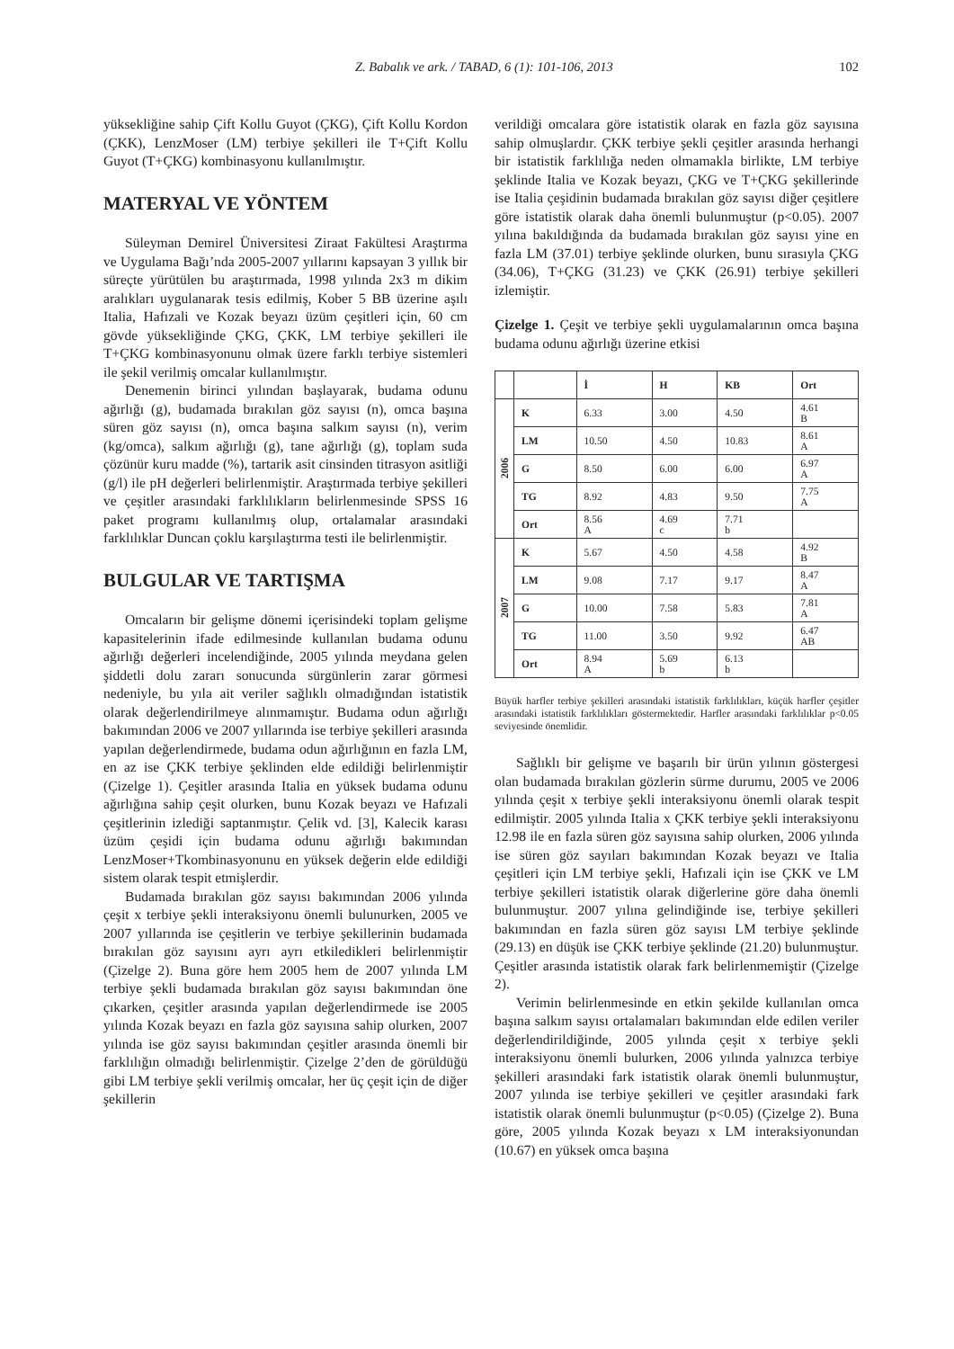Z. Babalık ve ark. / TABAD, 6 (1): 101-106, 2013 102
yüksekliğine sahip Çift Kollu Guyot (ÇKG), Çift Kollu Kordon (ÇKK), LenzMoser (LM) terbiye şekilleri ile T+Çift Kollu Guyot (T+ÇKG) kombinasyonu kullanılmıştır.
MATERYAL VE YÖNTEM
Süleyman Demirel Üniversitesi Ziraat Fakültesi Araştırma ve Uygulama Bağı’nda 2005-2007 yıllarını kapsayan 3 yıllık bir süreçte yürütülen bu araştırmada, 1998 yılında 2x3 m dikim aralıkları uygulanarak tesis edilmiş, Kober 5 BB üzerine aşılı Italia, Hafızali ve Kozak beyazı üzüm çeşitleri için, 60 cm gövde yüksekliğinde ÇKG, ÇKK, LM terbiye şekilleri ile T+ÇKG kombinasyonunu olmak üzere farklı terbiye sistemleri ile şekil verilmiş omcalar kullanılmıştır.
Denemenin birinci yılından başlayarak, budama odunu ağırlığı (g), budamada bırakılan göz sayısı (n), omca başına süren göz sayısı (n), omca başına salkım sayısı (n), verim (kg/omca), salkım ağırlığı (g), tane ağırlığı (g), toplam suda çözünür kuru madde (%), tartarik asit cinsinden titrasyon asitliği (g/l) ile pH değerleri belirlenmiştir. Araştırmada terbiye şekilleri ve çeşitler arasındaki farklılıkların belirlenmesinde SPSS 16 paket programı kullanılmış olup, ortalamalar arasındaki farklılıklar Duncan çoklu karşılaştırma testi ile belirlenmiştir.
BULGULAR VE TARTIŞMA
Omcaların bir gelişme dönemi içerisindeki toplam gelişme kapasitelerinin ifade edilmesinde kullanılan budama odunu ağırlığı değerleri incelendiğinde, 2005 yılında meydana gelen şiddetli dolu zararı sonucunda sürgünlerin zarar görmesi nedeniyle, bu yıla ait veriler sağlıklı olmadığından istatistik olarak değerlendirilmeye alınmamıştır. Budama odun ağırlığı bakımından 2006 ve 2007 yıllarında ise terbiye şekilleri arasında yapılan değerlendirmede, budama odun ağırlığının en fazla LM, en az ise ÇKK terbiye şeklinden elde edildiği belirlenmiştir (Çizelge 1). Çeşitler arasında Italia en yüksek budama odunu ağırlığına sahip çeşit olurken, bunu Kozak beyazı ve Hafızali çeşitlerinin izlediği saptanmıştır. Çelik vd. [3], Kalecik karası üzüm çeşidi için budama odunu ağırlığı bakımından LenzMoser+Tkombinasyonunu en yüksek değerin elde edildiği sistem olarak tespit etmişlerdir.
Budamada bırakılan göz sayısı bakımından 2006 yılında çeşit x terbiye şekli interaksiyonu önemli bulunurken, 2005 ve 2007 yıllarında ise çeşitlerin ve terbiye şekillerinin budamada bırakılan göz sayısını ayrı ayrı etkiledikleri belirlenmiştir (Çizelge 2). Buna göre hem 2005 hem de 2007 yılında LM terbiye şekli budamada bırakılan göz sayısı bakımından öne çıkarken, çeşitler arasında yapılan değerlendirmede ise 2005 yılında Kozak beyazı en fazla göz sayısına sahip olurken, 2007 yılında ise göz sayısı bakımından çeşitler arasında önemli bir farklılığın olmadığı belirlenmiştir. Çizelge 2’den de görüldüğü gibi LM terbiye şekli verilmiş omcalar, her üç çeşit için de diğer şekillerin
verildiği omcalara göre istatistik olarak en fazla göz sayısına sahip olmuşlardır. ÇKK terbiye şekli çeşitler arasında herhangi bir istatistik farklılığa neden olmamakla birlikte, LM terbiye şeklinde Italia ve Kozak beyazı, ÇKG ve T+ÇKG şekillerinde ise Italia çeşidinin budamada bırakılan göz sayısı diğer çeşitlere göre istatistik olarak daha önemli bulunmuştur (p<0.05). 2007 yılına bakıldığında da budamada bırakılan göz sayısı yine en fazla LM (37.01) terbiye şeklinde olurken, bunu sırasıyla ÇKG (34.06), T+ÇKG (31.23) ve ÇKK (26.91) terbiye şekilleri izlemiştir.
Çizelge 1. Çeşit ve terbiye şekli uygulamalarının omca başına budama odunu ağırlığı üzerine etkisi
| | | İ | H | KB | Ort |
| --- | --- | --- | --- | --- | --- |
| 2006 | K | 6.33 | 3.00 | 4.50 | 4.61 B |
| | LM | 10.50 | 4.50 | 10.83 | 8.61 A |
| | G | 8.50 | 6.00 | 6.00 | 6.97 A |
| | TG | 8.92 | 4.83 | 9.50 | 7.75 A |
| | Ort | 8.56 A | 4.69 c | 7.71 b | |
| 2007 | K | 5.67 | 4.50 | 4.58 | 4.92 B |
| | LM | 9.08 | 7.17 | 9.17 | 8.47 A |
| | G | 10.00 | 7.58 | 5.83 | 7.81 A |
| | TG | 11.00 | 3.50 | 9.92 | 6.47 AB |
| | Ort | 8.94 A | 5.69 b | 6.13 b | |
Büyük harfler terbiye şekilleri arasındaki istatistik farklılıkları, küçük harfler çeşitler arasındaki istatistik farklılıkları göstermektedir. Harfler arasındaki farklılıklar p<0.05 seviyesinde önemlidir.
Sağlıklı bir gelişme ve başarılı bir ürün yılının göstergesi olan budamada bırakılan gözlerin sürme durumu, 2005 ve 2006 yılında çeşit x terbiye şekli interaksiyonu önemli olarak tespit edilmiştir. 2005 yılında Italia x ÇKK terbiye şekli interaksiyonu 12.98 ile en fazla süren göz sayısına sahip olurken, 2006 yılında ise süren göz sayıları bakımından Kozak beyazı ve Italia çeşitleri için LM terbiye şekli, Hafızali için ise ÇKK ve LM terbiye şekilleri istatistik olarak diğerlerine göre daha önemli bulunmuştur. 2007 yılına gelindiğinde ise, terbiye şekilleri bakımından en fazla süren göz sayısı LM terbiye şeklinde (29.13) en düşük ise ÇKK terbiye şeklinde (21.20) bulunmuştur. Çeşitler arasında istatistik olarak fark belirlenmemiştir (Çizelge 2).
Verimin belirlenmesinde en etkin şekilde kullanılan omca başına salkım sayısı ortalamaları bakımından elde edilen veriler değerlendirildiğinde, 2005 yılında çeşit x terbiye şekli interaksiyonu önemli bulurken, 2006 yılında yalnızca terbiye şekilleri arasındaki fark istatistik olarak önemli bulunmuştur, 2007 yılında ise terbiye şekilleri ve çeşitler arasındaki fark istatistik olarak önemli bulunmuştur (p<0.05) (Çizelge 2). Buna göre, 2005 yılında Kozak beyazı x LM interaksiyonundan (10.67) en yüksek omca başına